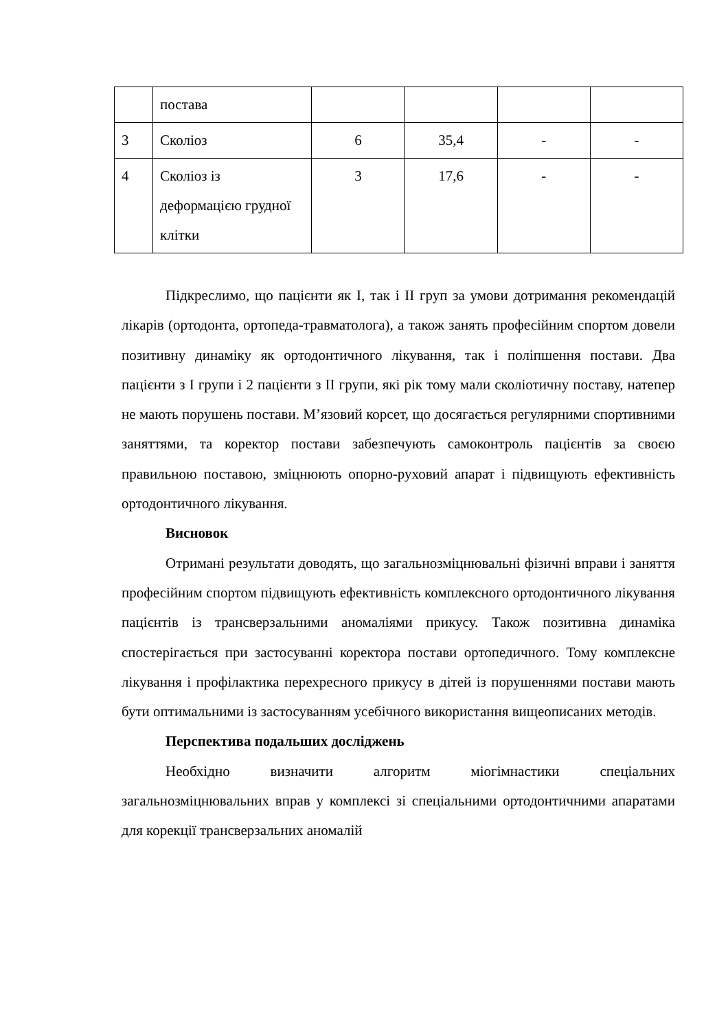| | постава | | | | |
| 3 | Сколіоз | 6 | 35,4 | - | - |
| 4 | Сколіоз із деформацією грудної клітки | 3 | 17,6 | - | - |
Підкреслимо, що пацієнти як І, так і ІІ груп за умови дотримання рекомендацій лікарів (ортодонта, ортопеда-травматолога), а також занять професійним спортом довели позитивну динаміку як ортодонтичного лікування, так і поліпшення постави. Два пацієнти з І групи і 2 пацієнти з ІІ групи, які рік тому мали сколіотичну поставу, натепер не мають порушень постави. М’язовий корсет, що досягається регулярними спортивними заняттями, та коректор постави забезпечують самоконтроль пацієнтів за своєю правильною поставою, зміцнюють опорно-руховий апарат і підвищують ефективність ортодонтичного лікування.
Висновок
Отримані результати доводять, що загальнозміцнювальні фізичні вправи і заняття професійним спортом підвищують ефективність комплексного ортодонтичного лікування пацієнтів із трансверзальними аномаліями прикусу. Також позитивна динаміка спостерігається при застосуванні коректора постави ортопедичного. Тому комплексне лікування і профілактика перехресного прикусу в дітей із порушеннями постави мають бути оптимальними із застосуванням усебічного використання вищеописаних методів.
Перспектива подальших досліджень
Необхідно визначити алгоритм міогімнастики спеціальних загальнозміцнювальних вправ у комплексі зі спеціальними ортодонтичними апаратами для корекції трансверзальних аномалій